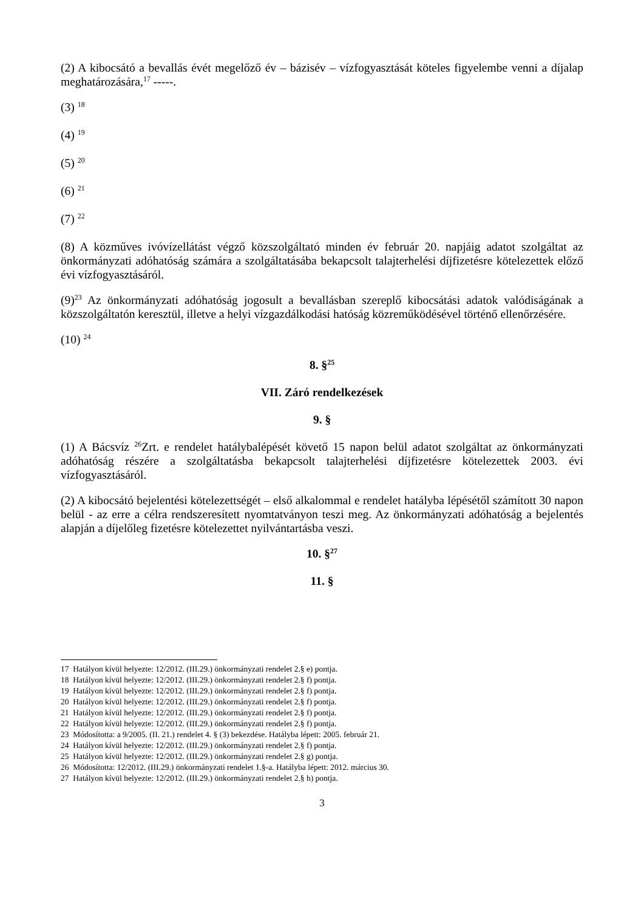(2) A kibocsátó a bevallás évét megelőző év – bázisév – vízfogyasztását köteles figyelembe venni a díjalap meghatározására,<sup>17</sup> -----.
(3) <sup>18</sup>
(4) <sup>19</sup>
(5) <sup>20</sup>
(6) <sup>21</sup>
(7) <sup>22</sup>
(8) A közműves ivóvízellátást végző közszolgáltató minden év február 20. napjáig adatot szolgáltat az önkormányzati adóhatóság számára a szolgáltatásába bekapcsolt talajterhelési díjfizetésre kötelezettek előző évi vízfogyasztásáról.
(9)<sup>23</sup> Az önkormányzati adóhatóság jogosult a bevallásban szereplő kibocsátási adatok valódiságának a közszolgáltatón keresztül, illetve a helyi vízgazdálkodási hatóság közreműködésével történő ellenőrzésére.
(10) <sup>24</sup>
8. §<sup>25</sup>
VII. Záró rendelkezések
9. §
(1) A Bácsvíz <sup>26</sup>Zrt. e rendelet hatálybalépését követő 15 napon belül adatot szolgáltat az önkormányzati adóhatóság részére a szolgáltatásba bekapcsolt talajterhelési díjfizetésre kötelezettek 2003. évi vízfogyasztásáról.
(2) A kibocsátó bejelentési kötelezettségét – első alkalommal e rendelet hatályba lépésétől számított 30 napon belül - az erre a célra rendszeresített nyomtatványon teszi meg. Az önkormányzati adóhatóság a bejelentés alapján a díjelőleg fizetésre kötelezettet nyilvántartásba veszi.
10. §<sup>27</sup>
11. §
17 Hatályon kívül helyezte: 12/2012. (III.29.) önkormányzati rendelet 2.§ e) pontja.
18 Hatályon kívül helyezte: 12/2012. (III.29.) önkormányzati rendelet 2.§ f) pontja.
19 Hatályon kívül helyezte: 12/2012. (III.29.) önkormányzati rendelet 2.§ f) pontja.
20 Hatályon kívül helyezte: 12/2012. (III.29.) önkormányzati rendelet 2.§ f) pontja.
21 Hatályon kívül helyezte: 12/2012. (III.29.) önkormányzati rendelet 2.§ f) pontja.
22 Hatályon kívül helyezte: 12/2012. (III.29.) önkormányzati rendelet 2.§ f) pontja.
23 Módosította: a 9/2005. (II. 21.) rendelet 4. § (3) bekezdése. Hatályba lépett: 2005. február 21.
24 Hatályon kívül helyezte: 12/2012. (III.29.) önkormányzati rendelet 2.§ f) pontja.
25 Hatályon kívül helyezte: 12/2012. (III.29.) önkormányzati rendelet 2.§ g) pontja.
26 Módosította: 12/2012. (III.29.) önkormányzati rendelet 1.§-a. Hatályba lépett: 2012. március 30.
27 Hatályon kívül helyezte: 12/2012. (III.29.) önkormányzati rendelet 2.§ h) pontja.
3